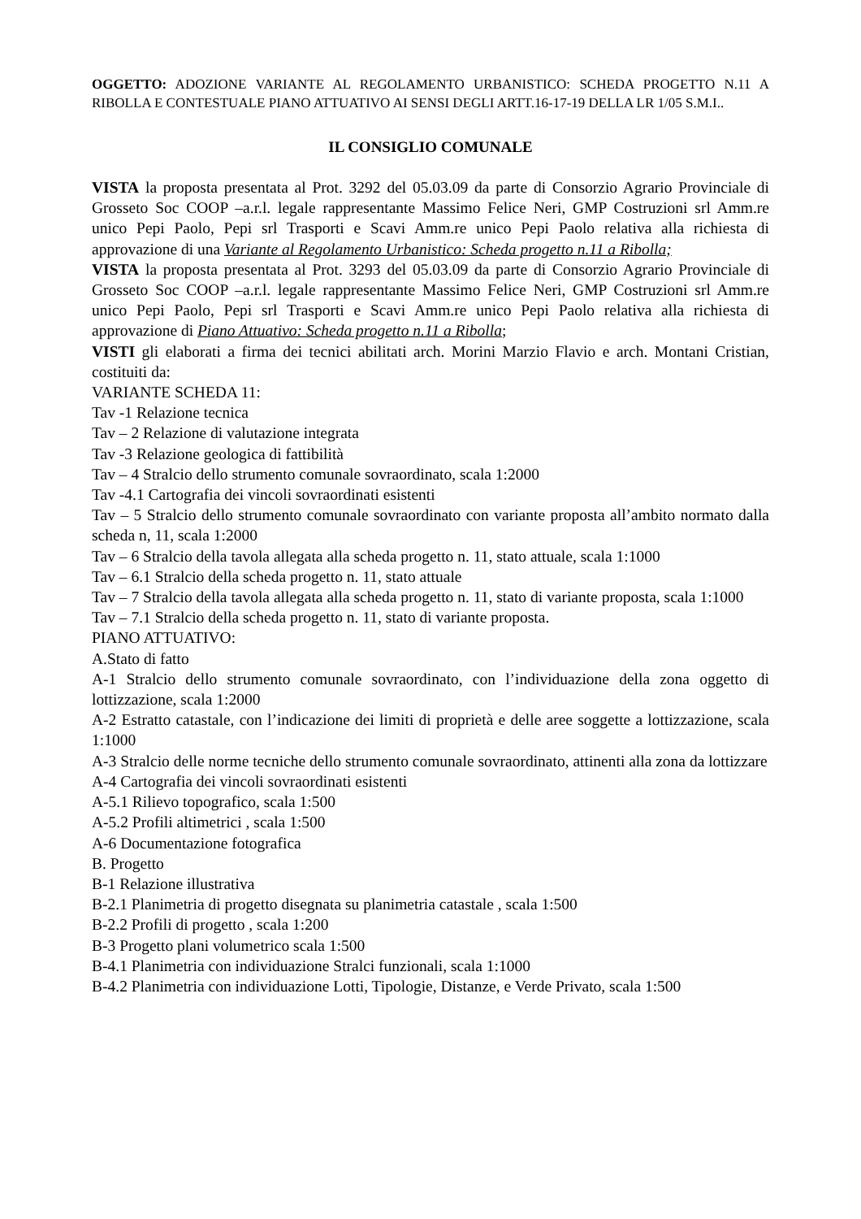OGGETTO: ADOZIONE VARIANTE AL REGOLAMENTO URBANISTICO: SCHEDA PROGETTO N.11 A RIBOLLA E CONTESTUALE PIANO ATTUATIVO AI SENSI DEGLI ARTT.16-17-19 DELLA LR 1/05 S.M.I..
IL CONSIGLIO COMUNALE
VISTA la proposta presentata al Prot. 3292 del 05.03.09 da parte di Consorzio Agrario Provinciale di Grosseto Soc COOP –a.r.l. legale rappresentante Massimo Felice Neri, GMP Costruzioni srl Amm.re unico Pepi Paolo, Pepi srl Trasporti e Scavi Amm.re unico Pepi Paolo relativa alla richiesta di approvazione di una Variante al Regolamento Urbanistico: Scheda progetto n.11 a Ribolla;
VISTA la proposta presentata al Prot. 3293 del 05.03.09 da parte di Consorzio Agrario Provinciale di Grosseto Soc COOP –a.r.l. legale rappresentante Massimo Felice Neri, GMP Costruzioni srl Amm.re unico Pepi Paolo, Pepi srl Trasporti e Scavi Amm.re unico Pepi Paolo relativa alla richiesta di approvazione di Piano Attuativo: Scheda progetto n.11 a Ribolla;
VISTI gli elaborati a firma dei tecnici abilitati arch. Morini Marzio Flavio e arch. Montani Cristian, costituiti da:
VARIANTE SCHEDA 11:
Tav -1 Relazione tecnica
Tav – 2 Relazione di valutazione integrata
Tav -3 Relazione geologica di fattibilità
Tav – 4 Stralcio dello strumento comunale sovraordinato, scala 1:2000
Tav -4.1 Cartografia dei vincoli sovraordinati esistenti
Tav – 5 Stralcio dello strumento comunale sovraordinato con variante proposta all’ambito normato dalla scheda n, 11, scala 1:2000
Tav – 6 Stralcio della tavola allegata alla scheda progetto n. 11, stato attuale, scala 1:1000
Tav – 6.1 Stralcio della scheda progetto n. 11, stato attuale
Tav – 7 Stralcio della tavola allegata alla scheda progetto n. 11, stato di variante proposta, scala 1:1000
Tav – 7.1 Stralcio della scheda progetto n. 11, stato di variante proposta.
PIANO ATTUATIVO:
A.Stato di fatto
A-1 Stralcio dello strumento comunale sovraordinato, con l’individuazione della zona oggetto di lottizzazione, scala 1:2000
A-2 Estratto catastale, con l’indicazione dei limiti di proprietà e delle aree soggette a lottizzazione, scala 1:1000
A-3 Stralcio delle norme tecniche dello strumento comunale sovraordinato, attinenti alla zona da lottizzare
A-4 Cartografia dei vincoli sovraordinati esistenti
A-5.1 Rilievo topografico, scala 1:500
A-5.2 Profili altimetrici , scala 1:500
A-6 Documentazione fotografica
B. Progetto
B-1 Relazione illustrativa
B-2.1 Planimetria di progetto disegnata su planimetria catastale , scala 1:500
B-2.2 Profili di progetto , scala 1:200
B-3 Progetto plani volumetrico scala 1:500
B-4.1 Planimetria con individuazione Stralci funzionali, scala 1:1000
B-4.2 Planimetria con individuazione Lotti, Tipologie, Distanze, e Verde Privato, scala 1:500